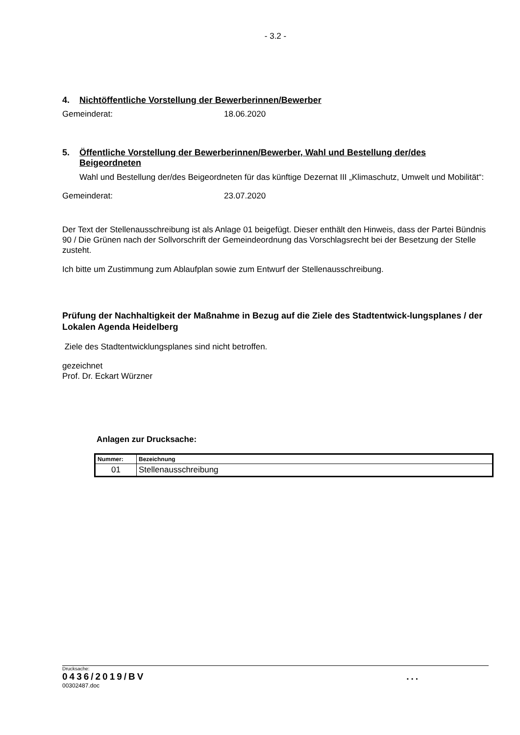- 3.2 -
4. Nichtöffentliche Vorstellung der Bewerberinnen/Bewerber
Gemeinderat: 18.06.2020
5. Öffentliche Vorstellung der Bewerberinnen/Bewerber, Wahl und Bestellung der/des Beigeordneten
Wahl und Bestellung der/des Beigeordneten für das künftige Dezernat III „Klimaschutz, Umwelt und Mobilität“:
Gemeinderat: 23.07.2020
Der Text der Stellenausschreibung ist als Anlage 01 beigefügt. Dieser enthält den Hinweis, dass der Partei Bündnis 90 / Die Grünen nach der Sollvorschrift der Gemeindeordnung das Vorschlagsrecht bei der Besetzung der Stelle zusteht.
Ich bitte um Zustimmung zum Ablaufplan sowie zum Entwurf der Stellenausschreibung.
Prüfung der Nachhaltigkeit der Maßnahme in Bezug auf die Ziele des Stadtentwick-lungsplanes / der Lokalen Agenda Heidelberg
Ziele des Stadtentwicklungsplanes sind nicht betroffen.
gezeichnet
Prof. Dr. Eckart Würzner
Anlagen zur Drucksache:
| Nummer: | Bezeichnung |
| --- | --- |
| 01 | Stellenausschreibung |
Drucksache:
0436/2019/BV...
00302487.doc